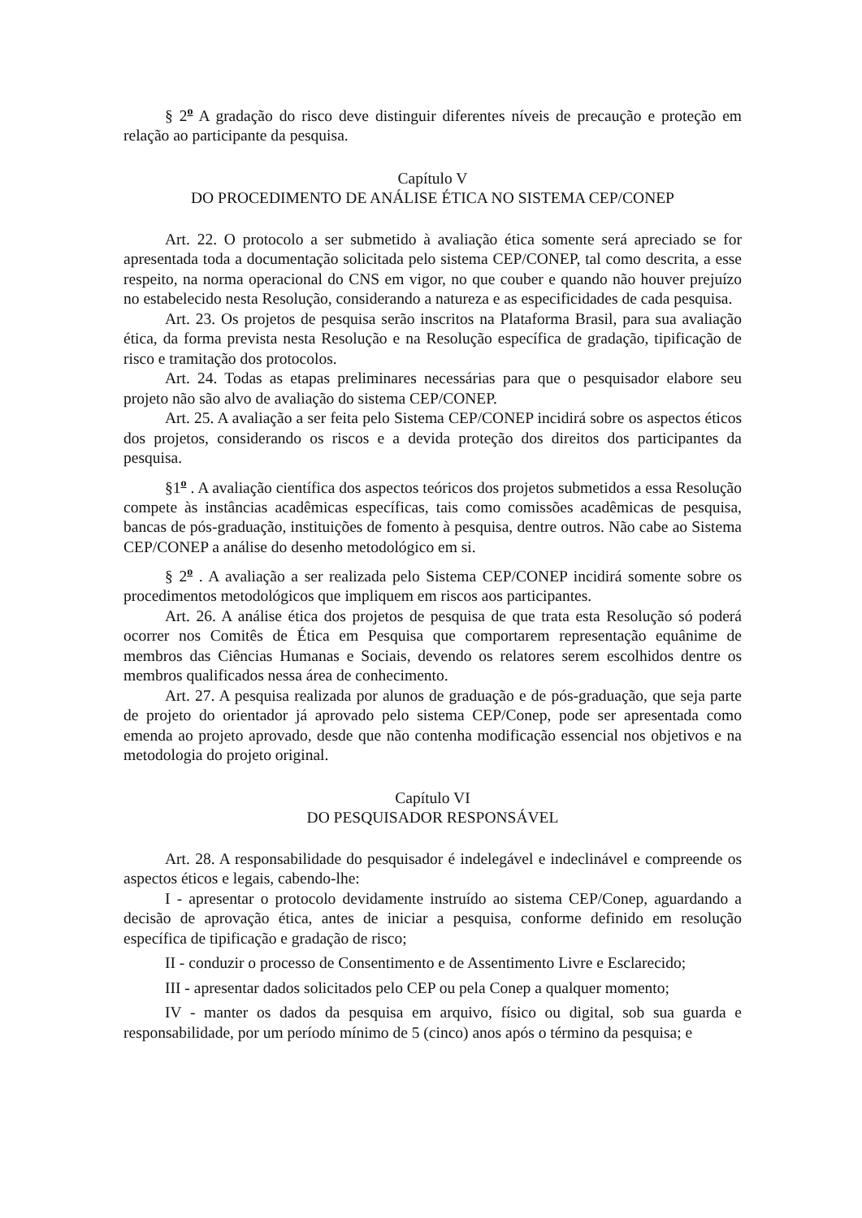§ 2<sup>o</sup> A gradação do risco deve distinguir diferentes níveis de precaução e proteção em relação ao participante da pesquisa.
Capítulo V
DO PROCEDIMENTO DE ANÁLISE ÉTICA NO SISTEMA CEP/CONEP
Art. 22. O protocolo a ser submetido à avaliação ética somente será apreciado se for apresentada toda a documentação solicitada pelo sistema CEP/CONEP, tal como descrita, a esse respeito, na norma operacional do CNS em vigor, no que couber e quando não houver prejuízo no estabelecido nesta Resolução, considerando a natureza e as especificidades de cada pesquisa.
Art. 23. Os projetos de pesquisa serão inscritos na Plataforma Brasil, para sua avaliação ética, da forma prevista nesta Resolução e na Resolução específica de gradação, tipificação de risco e tramitação dos protocolos.
Art. 24. Todas as etapas preliminares necessárias para que o pesquisador elabore seu projeto não são alvo de avaliação do sistema CEP/CONEP.
Art. 25. A avaliação a ser feita pelo Sistema CEP/CONEP incidirá sobre os aspectos éticos dos projetos, considerando os riscos e a devida proteção dos direitos dos participantes da pesquisa.
§1<sup>o</sup> . A avaliação científica dos aspectos teóricos dos projetos submetidos a essa Resolução compete às instâncias acadêmicas específicas, tais como comissões acadêmicas de pesquisa, bancas de pós-graduação, instituições de fomento à pesquisa, dentre outros. Não cabe ao Sistema CEP/CONEP a análise do desenho metodológico em si.
§ 2<sup>o</sup> . A avaliação a ser realizada pelo Sistema CEP/CONEP incidirá somente sobre os procedimentos metodológicos que impliquem em riscos aos participantes.
Art. 26. A análise ética dos projetos de pesquisa de que trata esta Resolução só poderá ocorrer nos Comitês de Ética em Pesquisa que comportarem representação equânime de membros das Ciências Humanas e Sociais, devendo os relatores serem escolhidos dentre os membros qualificados nessa área de conhecimento.
Art. 27. A pesquisa realizada por alunos de graduação e de pós-graduação, que seja parte de projeto do orientador já aprovado pelo sistema CEP/Conep, pode ser apresentada como emenda ao projeto aprovado, desde que não contenha modificação essencial nos objetivos e na metodologia do projeto original.
Capítulo VI
DO PESQUISADOR RESPONSÁVEL
Art. 28. A responsabilidade do pesquisador é indelegável e indeclinável e compreende os aspectos éticos e legais, cabendo-lhe:
I - apresentar o protocolo devidamente instruído ao sistema CEP/Conep, aguardando a decisão de aprovação ética, antes de iniciar a pesquisa, conforme definido em resolução específica de tipificação e gradação de risco;
II - conduzir o processo de Consentimento e de Assentimento Livre e Esclarecido;
III - apresentar dados solicitados pelo CEP ou pela Conep a qualquer momento;
IV - manter os dados da pesquisa em arquivo, físico ou digital, sob sua guarda e responsabilidade, por um período mínimo de 5 (cinco) anos após o término da pesquisa; e